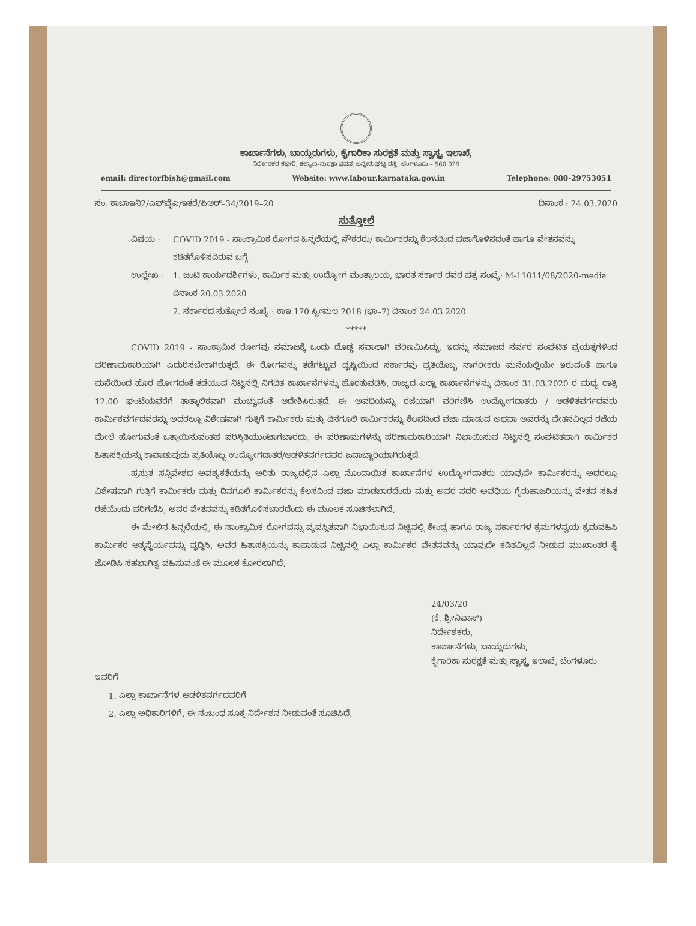ಕಾರ್ಖಾನೆಗಳು, ಬಾಯ್ಲರುಗಳು, ಕೈಗಾರಿಕಾ ಸುರಕ್ಷತೆ ಮತ್ತು ಸ್ವಾಸ್ಥ್ಯ ಇಲಾಖೆ,
ನಿರ್ದೇಶಕರ ಕಛೇರಿ, ಕಲ್ಯಾಣ-ಸುರಕ್ಷಾ ಭವನ, ಬನ್ನೇರುಘಟ್ಟ ರಸ್ತೆ, ಬೆಂಗಳೂರು – 560 029
email: directorfbish@gmail.com Website: www.labour.karnataka.gov.in Telephone: 080-29753051
ಸಂ. ಕಾಬಾಇನಿ2/ಎಫ್‌ವೈಎ/ಇತರೆ/ಪಿಆರ್–34/2019–20 ದಿನಾಂಕ : 24.03.2020
ಸುತ್ತೋಲೆ
ವಿಷಯ : COVID 2019 - ಸಾಂಕ್ರಾಮಿಕ ರೋಗದ ಹಿನ್ನಲೆಯಲ್ಲಿ ನೌಕರರು/ ಕಾರ್ಮಿಕರನ್ನು ಕೆಲಸದಿಂದ ವಜಾಗೊಳಿಸದಂತೆ ಹಾಗೂ ವೇತನವನ್ನು ಕಡಿತಗೊಳಿಸದಿರುವ ಬಗ್ಗೆ.
ಉಲ್ಲೇಖ : 1. ಜಂಟಿ ಕಾರ್ಯದರ್ಶಿಗಳು, ಕಾರ್ಮಿಕ ಮತ್ತು ಉದ್ಯೋಗ ಮಂತ್ರಾಲಯ, ಭಾರತ ಸರ್ಕಾರ ರವರ ಪತ್ರ ಸಂಖ್ಯೆ: M-11011/08/2020-media ದಿನಾಂಕ 20.03.2020
2. ಸರ್ಕಾರದ ಸುತ್ತೋಲೆ ಸಂಖ್ಯೆ : ಕಾಇ 170 ಸ್ವೀಮಲ 2018 (ಭಾ–7) ದಿನಾಂಕ 24.03.2020
*****
COVID 2019 - ಸಾಂಕ್ರಾಮಿಕ ರೋಗವು ಸಮಾಜಕ್ಕೆ ಒಂದು ದೊಡ್ಡ ಸವಾಲಾಗಿ ಪರಿಣಮಿಸಿದ್ದು, ಇದನ್ನು ಸಮಾಜದ ಸರ್ವರ ಸಂಘಟಿತ ಪ್ರಯತ್ನಗಳಿಂದ ಪರಿಣಾಮಕಾರಿಯಾಗಿ ಎದುರಿಸಬೇಕಾಗಿರುತ್ತದೆ. ಈ ರೋಗವನ್ನು ತಡೆಗಟ್ಟುವ ದೃಷ್ಟಿಯಿಂದ ಸರ್ಕಾರವು ಪ್ರತಿಯೊಬ್ಬ ನಾಗರೀಕರು ಮನೆಯಲ್ಲಿಯೇ ಇರುವಂತೆ ಹಾಗೂ ಮನೆಯಿಂದ ಹೊರ ಹೋಗದಂತೆ ತಡೆಯುವ ನಿಟ್ಟಿನಲ್ಲಿ ನಿಗದಿತ ಕಾರ್ಖಾನೆಗಳನ್ನು ಹೊರತುಪಡಿಸಿ, ರಾಜ್ಯದ ಎಲ್ಲಾ ಕಾರ್ಖಾನೆಗಳನ್ನು ದಿನಾಂಕ 31.03.2020 ರ ಮಧ್ಯ ರಾತ್ರಿ 12.00 ಘಂಟೆಯವರೆಗೆ ತಾತ್ಕಾಲಿಕವಾಗಿ ಮುಚ್ಚುವಂತೆ ಆದೇಶಿಸಿರುತ್ತದೆ. ಈ ಅವಧಿಯನ್ನು ರಜೆಯಾಗಿ ಪರಿಗಣಿಸಿ ಉದ್ಯೋಗದಾತರು / ಆಡಳಿತವರ್ಗದವರು ಕಾರ್ಮಿಕವರ್ಗದವರನ್ನು ಅದರಲ್ಲೂ ವಿಶೇಷವಾಗಿ ಗುತ್ತಿಗೆ ಕಾರ್ಮಿಕರು ಮತ್ತು ದಿನಗೂಲಿ ಕಾರ್ಮಿಕರನ್ನು ಕೆಲಸದಿಂದ ವಜಾ ಮಾಡುವ ಅಥವಾ ಅವರನ್ನು ವೇತನವಿಲ್ಲದ ರಜೆಯ ಮೇಲೆ ಹೋಗುವಂತೆ ಒತ್ತಾಯಿಸುವಂತಹ ಪರಿಸ್ಥಿತಿಯುಂಟಾಗಬಾರದು. ಈ ಪರಿಣಾಮಗಳನ್ನು ಪರಿಣಾಮಕಾರಿಯಾಗಿ ನಿಭಾಯಿಸುವ ನಿಟ್ಟಿನಲ್ಲಿ ಸಂಘಟಿತವಾಗಿ ಕಾರ್ಮಿಕರ ಹಿತಾಸಕ್ತಿಯನ್ನು ಕಾಪಾಡುವುದು ಪ್ರತಿಯೊಬ್ಬ ಉದ್ಯೋಗದಾತರ/ಆಡಳಿತವರ್ಗದವರ ಜವಾಬ್ದಾರಿಯಾಗಿರುತ್ತದೆ.
ಪ್ರಸ್ತುತ ಸನ್ನಿವೇಶದ ಅವಶ್ಯಕತೆಯನ್ನು ಅರಿತು ರಾಜ್ಯದಲ್ಲಿನ ಎಲ್ಲಾ ನೊಂದಾಯಿತ ಕಾರ್ಖಾನೆಗಳ ಉದ್ಯೋಗದಾತರು ಯಾವುದೇ ಕಾರ್ಮಿಕರನ್ನು ಅದರಲ್ಲೂ ವಿಶೇಷವಾಗಿ ಗುತ್ತಿಗೆ ಕಾರ್ಮಿಕರು ಮತ್ತು ದಿನಗೂಲಿ ಕಾರ್ಮಿಕರನ್ನು ಕೆಲಸದಿಂದ ವಜಾ ಮಾಡಬಾರದೆಂದು ಮತ್ತು ಅವರ ಸದರಿ ಅವಧಿಯ ಗೈರುಹಾಜರಿಯನ್ನು ವೇತನ ಸಹಿತ ರಜೆಯೆಂದು ಪರಿಗಣಿಸಿ, ಅವರ ವೇತನವನ್ನು ಕಡಿತಗೊಳಿಸಬಾರದೆಂದು ಈ ಮೂಲಕ ಸೂಚಿಸಲಾಗಿದೆ.
ಈ ಮೇಲಿನ ಹಿನ್ನಲೆಯಲ್ಲಿ, ಈ ಸಾಂಕ್ರಾಮಿಕ ರೋಗವನ್ನು ವ್ಯವಸ್ಥಿತವಾಗಿ ನಿಭಾಯಿಸುವ ನಿಟ್ಟಿನಲ್ಲಿ ಕೇಂದ್ರ ಹಾಗೂ ರಾಜ್ಯ ಸರ್ಕಾರಗಳ ಕ್ರಮಗಳನ್ವಯ ಕ್ರಮವಹಿಸಿ ಕಾರ್ಮಿಕರ ಆತ್ಮಸ್ಥೈರ್ಯವನ್ನು ವೃದ್ಧಿಸಿ, ಅವರ ಹಿತಾಸಕ್ತಿಯನ್ನು ಕಾಪಾಡುವ ನಿಟ್ಟಿನಲ್ಲಿ ಎಲ್ಲಾ ಕಾರ್ಮಿಕರ ವೇತನವನ್ನು ಯಾವುದೇ ಕಡಿತವಿಲ್ಲದೆ ನೀಡುವ ಮುಖಾಂತರ ಕೈ ಜೋಡಿಸಿ ಸಹಭಾಗಿತ್ವ ವಹಿಸುವಂತೆ ಈ ಮೂಲಕ ಕೋರಲಾಗಿದೆ.
24/03/20
(ಕೆ. ಶ್ರೀನಿವಾಸ್)
ನಿರ್ದೇಶಕರು,
ಕಾರ್ಖಾನೆಗಳು, ಬಾಯ್ಲರುಗಳು,
ಕೈಗಾರಿಕಾ ಸುರಕ್ಷತೆ ಮತ್ತು ಸ್ವಾಸ್ಥ್ಯ ಇಲಾಖೆ, ಬೆಂಗಳೂರು.
ಇವರಿಗೆ
1. ಎಲ್ಲಾ ಕಾರ್ಖಾನೆಗಳ ಆಡಳಿತವರ್ಗದವರಿಗೆ
2. ಎಲ್ಲಾ ಅಧಿಕಾರಿಗಳಿಗೆ, ಈ ಸಂಬಂಧ ಸೂಕ್ತ ನಿರ್ದೇಶನ ನೀಡುವಂತೆ ಸೂಚಿಸಿದೆ.